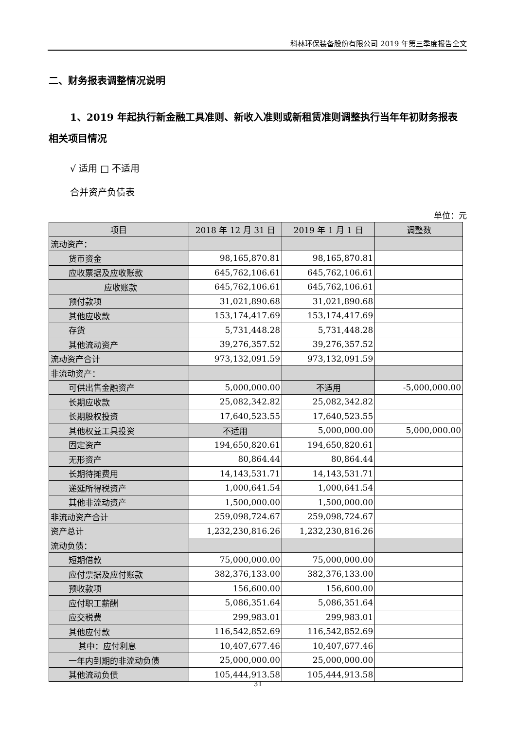科林环保装备股份有限公司 2019 年第三季度报告全文
二、财务报表调整情况说明
1、2019 年起执行新金融工具准则、新收入准则或新租赁准则调整执行当年年初财务报表相关项目情况
√ 适用 □ 不适用
合并资产负债表
单位：元
| 项目 | 2018 年 12 月 31 日 | 2019 年 1 月 1 日 | 调整数 |
| --- | --- | --- | --- |
| 流动资产： | | | |
| 货币资金 | 98,165,870.81 | 98,165,870.81 | |
| 应收票据及应收账款 | 645,762,106.61 | 645,762,106.61 | |
| 应收账款 | 645,762,106.61 | 645,762,106.61 | |
| 预付款项 | 31,021,890.68 | 31,021,890.68 | |
| 其他应收款 | 153,174,417.69 | 153,174,417.69 | |
| 存货 | 5,731,448.28 | 5,731,448.28 | |
| 其他流动资产 | 39,276,357.52 | 39,276,357.52 | |
| 流动资产合计 | 973,132,091.59 | 973,132,091.59 | |
| 非流动资产： | | | |
| 可供出售金融资产 | 5,000,000.00 | 不适用 | -5,000,000.00 |
| 长期应收款 | 25,082,342.82 | 25,082,342.82 | |
| 长期股权投资 | 17,640,523.55 | 17,640,523.55 | |
| 其他权益工具投资 | 不适用 | 5,000,000.00 | 5,000,000.00 |
| 固定资产 | 194,650,820.61 | 194,650,820.61 | |
| 无形资产 | 80,864.44 | 80,864.44 | |
| 长期待摊费用 | 14,143,531.71 | 14,143,531.71 | |
| 递延所得税资产 | 1,000,641.54 | 1,000,641.54 | |
| 其他非流动资产 | 1,500,000.00 | 1,500,000.00 | |
| 非流动资产合计 | 259,098,724.67 | 259,098,724.67 | |
| 资产总计 | 1,232,230,816.26 | 1,232,230,816.26 | |
| 流动负债： | | | |
| 短期借款 | 75,000,000.00 | 75,000,000.00 | |
| 应付票据及应付账款 | 382,376,133.00 | 382,376,133.00 | |
| 预收款项 | 156,600.00 | 156,600.00 | |
| 应付职工薪酬 | 5,086,351.64 | 5,086,351.64 | |
| 应交税费 | 299,983.01 | 299,983.01 | |
| 其他应付款 | 116,542,852.69 | 116,542,852.69 | |
| 其中：应付利息 | 10,407,677.46 | 10,407,677.46 | |
| 一年内到期的非流动负债 | 25,000,000.00 | 25,000,000.00 | |
| 其他流动负债 | 105,444,913.58 | 105,444,913.58 | |
31